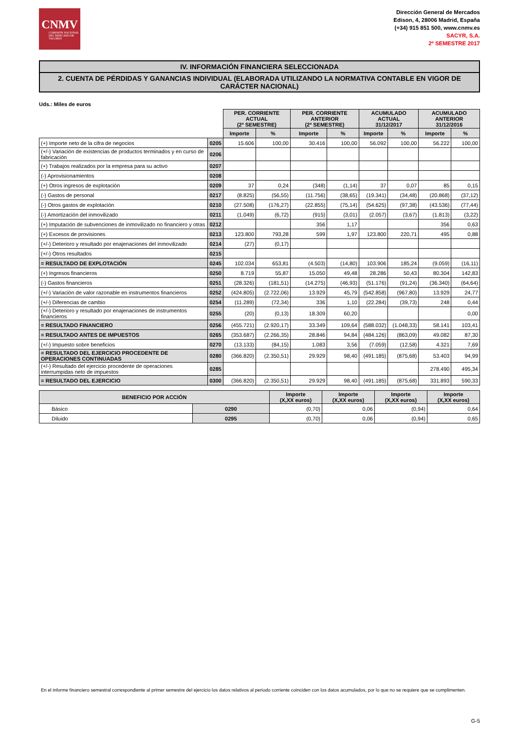CNMV
COMISIÓN NACIONAL DEL MERCADO DE VALORES
Dirección General de Mercados
Edison, 4, 28006 Madrid, España
(+34) 915 851 500, www.cnmv.es
SACYR, S.A.
2º SEMESTRE 2017
IV. INFORMACIÓN FINANCIERA SELECCIONADA
2. CUENTA DE PÉRDIDAS Y GANANCIAS INDIVIDUAL (ELABORADA UTILIZANDO LA NORMATIVA CONTABLE EN VIGOR DE CARÁCTER NACIONAL)
Uds.: Miles de euros
| | | PER. CORRIENTE ACTUAL (2º SEMESTRE) | | PER. CORRIENTE ANTERIOR (2º SEMESTRE) | | ACUMULADO ACTUAL 31/12/2017 | | ACUMULADO ANTERIOR 31/12/2016 | |
| | | Importe | % | Importe | % | Importe | % | Importe | % |
| (+) Importe neto de la cifra de negocios | 0205 | 15.606 | 100,00 | 30.416 | 100,00 | 56.092 | 100,00 | 56.222 | 100,00 |
| (+/-) Variación de existencias de productos terminados y en curso de fabricación | 0206 | | | | | | | | |
| (+) Trabajos realizados por la empresa para su activo | 0207 | | | | | | | | |
| (-) Aprovisionamientos | 0208 | | | | | | | | |
| (+) Otros ingresos de explotación | 0209 | 37 | 0,24 | (348) | (1,14) | 37 | 0,07 | 85 | 0,15 |
| (-) Gastos de personal | 0217 | (8.825) | (56,55) | (11.756) | (38,65) | (19.341) | (34,48) | (20.868) | (37,12) |
| (-) Otros gastos de explotación | 0210 | (27.508) | (176,27) | (22.855) | (75,14) | (54.625) | (97,38) | (43.536) | (77,44) |
| (-) Amortización del inmovilizado | 0211 | (1.049) | (6,72) | (915) | (3,01) | (2.057) | (3,67) | (1.813) | (3,22) |
| (+) Imputación de subvenciones de inmovilizado no financiero y otras | 0212 | | | 356 | 1,17 | | | 356 | 0,63 |
| (+) Excesos de provisiones | 0213 | 123.800 | 793,28 | 599 | 1,97 | 123.800 | 220,71 | 495 | 0,88 |
| (+/-) Deterioro y resultado por enajenaciones del inmovilizado | 0214 | (27) | (0,17) | | | | | | |
| (+/-) Otros resultados | 0215 | | | | | | | | |
| = RESULTADO DE EXPLOTACIÓN | 0245 | 102.034 | 653,81 | (4.503) | (14,80) | 103.906 | 185,24 | (9.059) | (16,11) |
| (+) Ingresos financieros | 0250 | 8.719 | 55,87 | 15.050 | 49,48 | 28.286 | 50,43 | 80.304 | 142,83 |
| (-) Gastos financieros | 0251 | (28.326) | (181,51) | (14.275) | (46,93) | (51.176) | (91,24) | (36.340) | (64,64) |
| (+/-) Variación de valor razonable en instrumentos financieros | 0252 | (424.805) | (2.722,06) | 13.929 | 45,79 | (542.858) | (967,80) | 13.929 | 24,77 |
| (+/-) Diferencias de cambio | 0254 | (11.289) | (72,34) | 336 | 1,10 | (22.284) | (39,73) | 248 | 0,44 |
| (+/-) Deterioro y resultado por enajenaciones de instrumentos financieros | 0255 | (20) | (0,13) | 18.309 | 60,20 | | | | 0,00 |
| = RESULTADO FINANCIERO | 0256 | (455.721) | (2.920,17) | 33.349 | 109,64 | (588.032) | (1.048,33) | 58.141 | 103,41 |
| = RESULTADO ANTES DE IMPUESTOS | 0265 | (353.687) | (2.266,35) | 28.846 | 94,84 | (484.126) | (863,09) | 49.082 | 87,30 |
| (+/-) Impuesto sobre beneficios | 0270 | (13.133) | (84,15) | 1.083 | 3,56 | (7.059) | (12,58) | 4.321 | 7,69 |
| = RESULTADO DEL EJERCICIO PROCEDENTE DE OPERACIONES CONTINUADAS | 0280 | (366.820) | (2.350,51) | 29.929 | 98,40 | (491.185) | (875,68) | 53.403 | 94,99 |
| (+/-) Resultado del ejercicio procedente de operaciones interrumpidas neto de impuestos | 0285 | | | | | | | 278.490 | 495,34 |
| = RESULTADO DEL EJERCICIO | 0300 | (366.820) | (2.350,51) | 29.929 | 98,40 | (491.185) | (875,68) | 331.893 | 590,33 |
| BENEFICIO POR ACCIÓN | | Importe (X,XX euros) | Importe (X,XX euros) | Importe (X,XX euros) | Importe (X,XX euros) |
| --- | --- | --- | --- | --- | --- |
| Básico | 0290 | (0,70) | 0,06 | (0,94) | 0,64 |
| Diluido | 0295 | (0,70) | 0,06 | (0,94) | 0,65 |
En el informe financiero semestral correspondiente al primer semestre del ejercicio los datos relativos al periodo corriente coinciden con los datos acumulados, por lo que no se requiere que se cumplimenten.
G-5